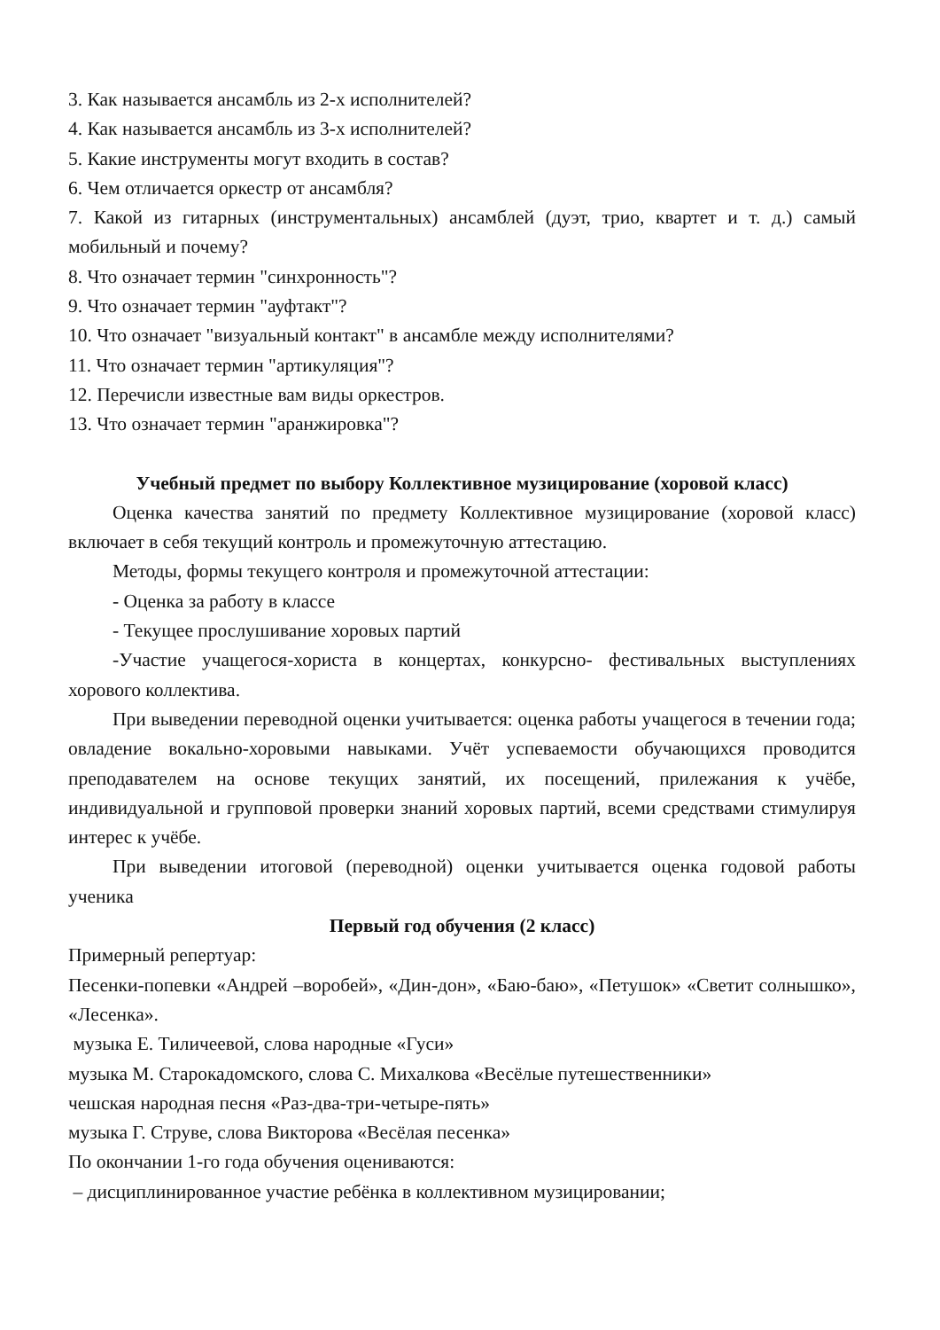3. Как называется ансамбль из 2-х исполнителей?
4. Как называется ансамбль из 3-х исполнителей?
5. Какие инструменты могут входить в состав?
6. Чем отличается оркестр от ансамбля?
7. Какой из гитарных (инструментальных) ансамблей (дуэт, трио, квартет и т. д.) самый мобильный и почему?
8. Что означает термин "синхронность"?
9. Что означает термин "ауфтакт"?
10. Что означает "визуальный контакт" в ансамбле между исполнителями?
11. Что означает термин "артикуляция"?
12. Перечисли известные вам виды оркестров.
13. Что означает термин "аранжировка"?
Учебный предмет по выбору Коллективное музицирование (хоровой класс)
Оценка качества занятий по предмету Коллективное музицирование (хоровой класс) включает в себя текущий контроль и промежуточную аттестацию.
Методы, формы текущего контроля и промежуточной аттестации:
- Оценка за работу в классе
- Текущее прослушивание хоровых партий
-Участие учащегося-хориста в концертах, конкурсно- фестивальных выступлениях хорового коллектива.
При выведении переводной оценки учитывается: оценка работы учащегося в течении года; овладение вокально-хоровыми навыками. Учёт успеваемости обучающихся проводится преподавателем на основе текущих занятий, их посещений, прилежания к учёбе, индивидуальной и групповой проверки знаний хоровых партий, всеми средствами стимулируя интерес к учёбе.
При выведении итоговой (переводной) оценки учитывается оценка годовой работы ученика
Первый год обучения (2 класс)
Примерный репертуар:
Песенки-попевки «Андрей –воробей», «Дин-дон», «Баю-баю», «Петушок» «Светит солнышко», «Лесенка».
музыка Е. Тиличеевой, слова народные «Гуси»
музыка М. Старокадомского, слова С. Михалкова «Весёлые путешественники»
чешская народная песня «Раз-два-три-четыре-пять»
музыка Г. Струве, слова Викторова «Весёлая песенка»
По окончании 1-го года обучения оцениваются:
– дисциплинированное участие ребёнка в коллективном музицировании;